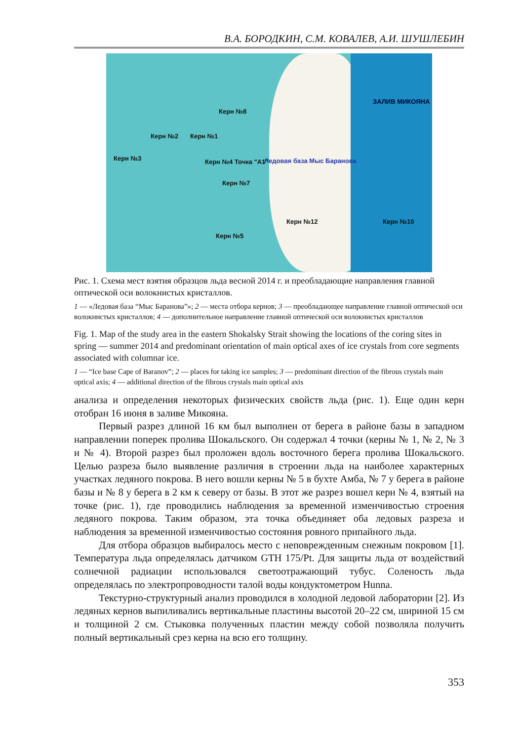В.А. БОРОДКИН, С.М. КОВАЛЕВ, А.И. ШУШЛЕБИН
Керн №8
Керн №2 Керн №1
Керн №3 Керн №4 Точка "А1"
Керн №7
Ледовая база Мыс Баранова
Керн №12 Керн №10
Керн №5
ЗАЛИВ МИКОЯНА
Рис. 1. Схема мест взятия образцов льда весной 2014 г. и преобладающие направления главной оптической оси волокнистых кристаллов.
1 — «Ледовая база “Мыс Баранова”»; 2 — места отбора кернов; 3 — преобладающее направление главной оптической оси волокнистых кристаллов; 4 — дополнительное направление главной оптической оси волокнистых кристаллов
Fig. 1. Map of the study area in the eastern Shokalsky Strait showing the locations of the coring sites in spring — summer 2014 and predominant orientation of main optical axes of ice crystals from core segments associated with columnar ice.
1 — “Ice base Cape of Baranov”; 2 — places for taking ice samples; 3 — predominant direction of the fibrous crystals main optical axis; 4 — additional direction of the fibrous crystals main optical axis
анализа и определения некоторых физических свойств льда (рис. 1). Еще один керн отобран 16 июня в заливе Микояна.
Первый разрез длиной 16 км был выполнен от берега в районе базы в западном направлении поперек пролива Шокальского. Он содержал 4 точки (керны № 1, № 2, № 3 и № 4). Второй разрез был проложен вдоль восточного берега пролива Шокальского. Целью разреза было выявление различия в строении льда на наиболее характерных участках ледяного покрова. В него вошли керны № 5 в бухте Амба, № 7 у берега в районе базы и № 8 у берега в 2 км к северу от базы. В этот же разрез вошел керн № 4, взятый на точке (рис. 1), где проводились наблюдения за временной изменчивостью строения ледяного покрова. Таким образом, эта точка объединяет оба ледовых разреза и наблюдения за временной изменчивостью состояния ровного припайного льда.
Для отбора образцов выбиралось место с неповрежденным снежным покровом [1]. Температура льда определялась датчиком GTH 175/Pt. Для защиты льда от воздействий солнечной радиации использовался светоотражающий тубус. Соленость льда определялась по электропроводности талой воды кондуктометром Hunna.
Текстурно-структурный анализ проводился в холодной ледовой лаборатории [2]. Из ледяных кернов выпиливались вертикальные пластины высотой 20–22 см, шириной 15 см и толщиной 2 см. Стыковка полученных пластин между собой позволяла получить полный вертикальный срез керна на всю его толщину.
353